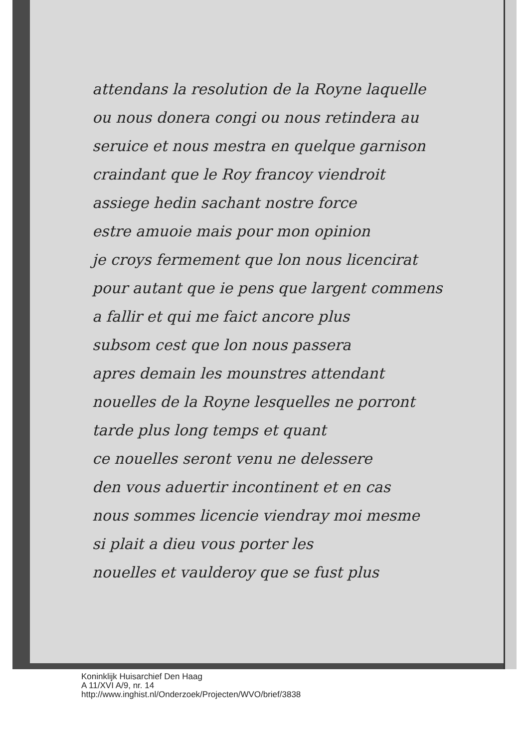attendans la resolution de la Royne laquelle
ou nous donera congi ou nous retindera au
seruice et nous mestra en quelque garnison
craindant que le Roy francoy viendroit
assiege hedin sachant nostre force
estre amuoie mais pour mon opinion
je croys fermement que lon nous licencirat
pour autant que ie pens que largent commens
a fallir et qui me faict ancore plus
subsom cest que lon nous passera
apres demain les mounstres attendant
nouelles de la Royne lesquelles ne porront
tarde plus long temps et quant
ce nouelles seront venu ne delessere
den vous aduertir incontinent et en cas
nous sommes licencie viendray moi mesme
si plait a dieu vous porter les
nouelles et vaulderoy que se fust plus
Koninklijk Huisarchief Den Haag
A 11/XVI A/9, nr. 14
http://www.inghist.nl/Onderzoek/Projecten/WVO/brief/3838